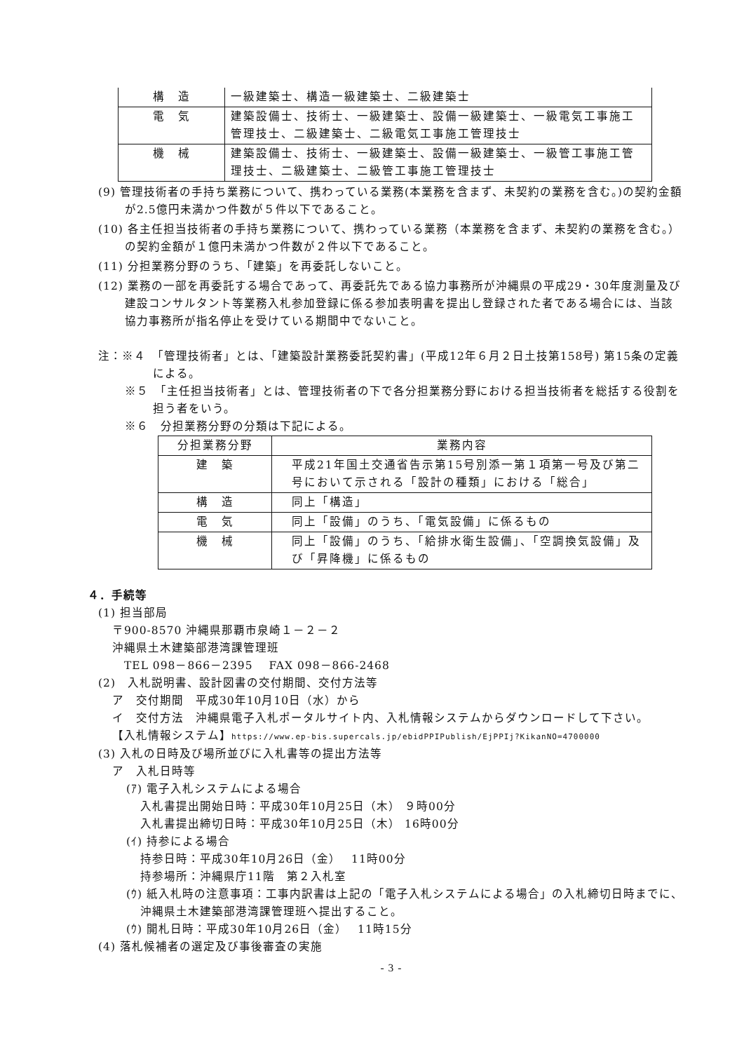| 構 造 | 一級建築士、構造一級建築士、二級建築士 |
| 電 気 | 建築設備士、技術士、一級建築士、設備一級建築士、一級電気工事施工管理技士、二級建築士、二級電気工事施工管理技士 |
| 機 械 | 建築設備士、技術士、一級建築士、設備一級建築士、一級管工事施工管理技士、二級建築士、二級管工事施工管理技士 |
(9) 管理技術者の手持ち業務について、携わっている業務(本業務を含まず、未契約の業務を含む。)の契約金額が2.5億円未満かつ件数が５件以下であること。
(10) 各主任担当技術者の手持ち業務について、携わっている業務（本業務を含まず、未契約の業務を含む。）の契約金額が１億円未満かつ件数が２件以下であること。
(11) 分担業務分野のうち、「建築」を再委託しないこと。
(12) 業務の一部を再委託する場合であって、再委託先である協力事務所が沖縄県の平成29・30年度測量及び建設コンサルタント等業務入札参加登録に係る参加表明書を提出し登録された者である場合には、当該協力事務所が指名停止を受けている期間中でないこと。
注：※４　「管理技術者」とは、「建築設計業務委託契約書」(平成12年６月２日土技第158号) 第15条の定義による。
※５　「主任担当技術者」とは、管理技術者の下で各分担業務分野における担当技術者を総括する役割を担う者をいう。
※６　分担業務分野の分類は下記による。
| 分担業務分野 | 業務内容 |
| 建 築 | 平成21年国土交通省告示第15号別添一第１項第一号及び第二号において示される「設計の種類」における「総合」 |
| 構 造 | 同上「構造」 |
| 電 気 | 同上「設備」のうち、「電気設備」に係るもの |
| 機 械 | 同上「設備」のうち、「給排水衛生設備」、「空調換気設備」及び「昇降機」に係るもの |
４．手続等
(1) 担当部局
〒900-8570 沖縄県那覇市泉崎１－２－２
沖縄県土木建築部港湾課管理班
　TEL 098－866－2395　 FAX 098－866-2468
(2)　入札説明書、設計図書の交付期間、交付方法等
ア　交付期間　平成30年10月10日（水）から
イ　交付方法　沖縄県電子入札ポータルサイト内、入札情報システムからダウンロードして下さい。
【入札情報システム】https://www.ep-bis.supercals.jp/ebidPPIPublish/EjPPIj?KikanNO=4700000
(3) 入札の日時及び場所並びに入札書等の提出方法等
ア　入札日時等
(ｱ) 電子入札システムによる場合
入札書提出開始日時：平成30年10月25日（木） ９時00分
入札書提出締切日時：平成30年10月25日（木） 16時00分
(ｲ) 持参による場合
持参日時：平成30年10月26日（金）　 11時00分
持参場所：沖縄県庁11階　第２入札室
(ｳ) 紙入札時の注意事項：工事内訳書は上記の「電子入札システムによる場合」の入札締切日時までに、沖縄県土木建築部港湾課管理班へ提出すること。
(ｳ) 開札日時：平成30年10月26日（金）　 11時15分
(4) 落札候補者の選定及び事後審査の実施
- 3 -